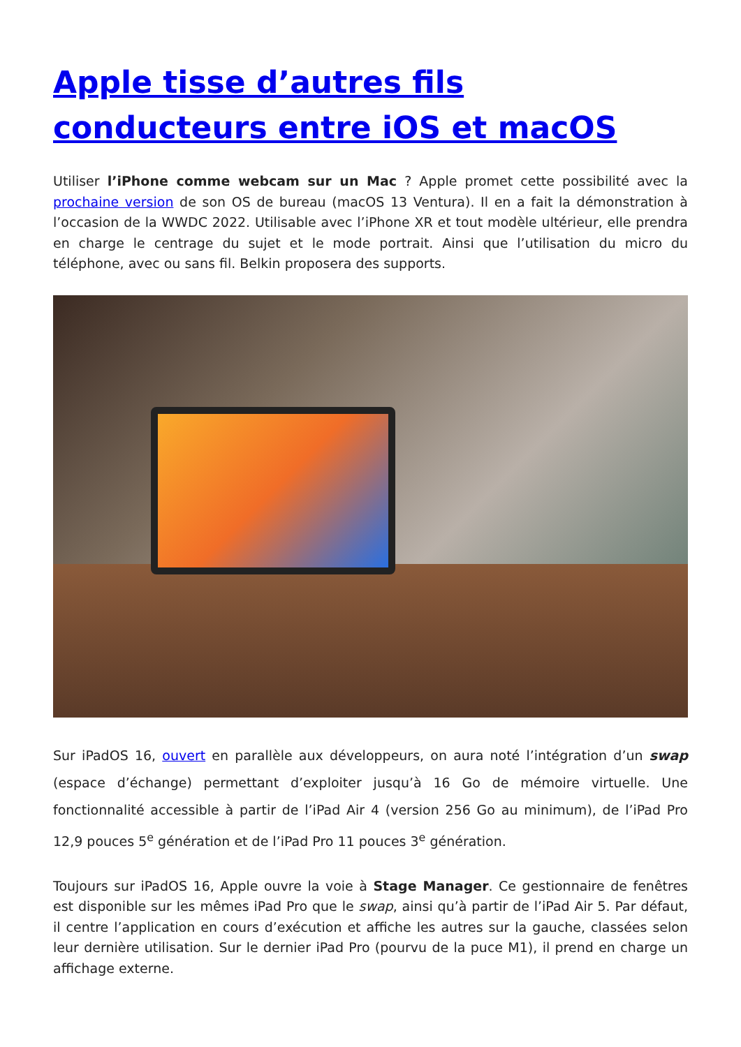Apple tisse d’autres fils conducteurs entre iOS et macOS
Utiliser l’iPhone comme webcam sur un Mac ? Apple promet cette possibilité avec la prochaine version de son OS de bureau (macOS 13 Ventura). Il en a fait la démonstration à l’occasion de la WWDC 2022. Utilisable avec l’iPhone XR et tout modèle ultérieur, elle prendra en charge le centrage du sujet et le mode portrait. Ainsi que l’utilisation du micro du téléphone, avec ou sans fil. Belkin proposera des supports.
Sur iPadOS 16, ouvert en parallèle aux développeurs, on aura noté l’intégration d’un swap (espace d’échange) permettant d’exploiter jusqu’à 16 Go de mémoire virtuelle. Une fonctionnalité accessible à partir de l’iPad Air 4 (version 256 Go au minimum), de l’iPad Pro 12,9 pouces 5<sup>e</sup> génération et de l’iPad Pro 11 pouces 3<sup>e</sup> génération.
Toujours sur iPadOS 16, Apple ouvre la voie à Stage Manager. Ce gestionnaire de fenêtres est disponible sur les mêmes iPad Pro que le swap, ainsi qu’à partir de l’iPad Air 5. Par défaut, il centre l’application en cours d’exécution et affiche les autres sur la gauche, classées selon leur dernière utilisation. Sur le dernier iPad Pro (pourvu de la puce M1), il prend en charge un affichage externe.